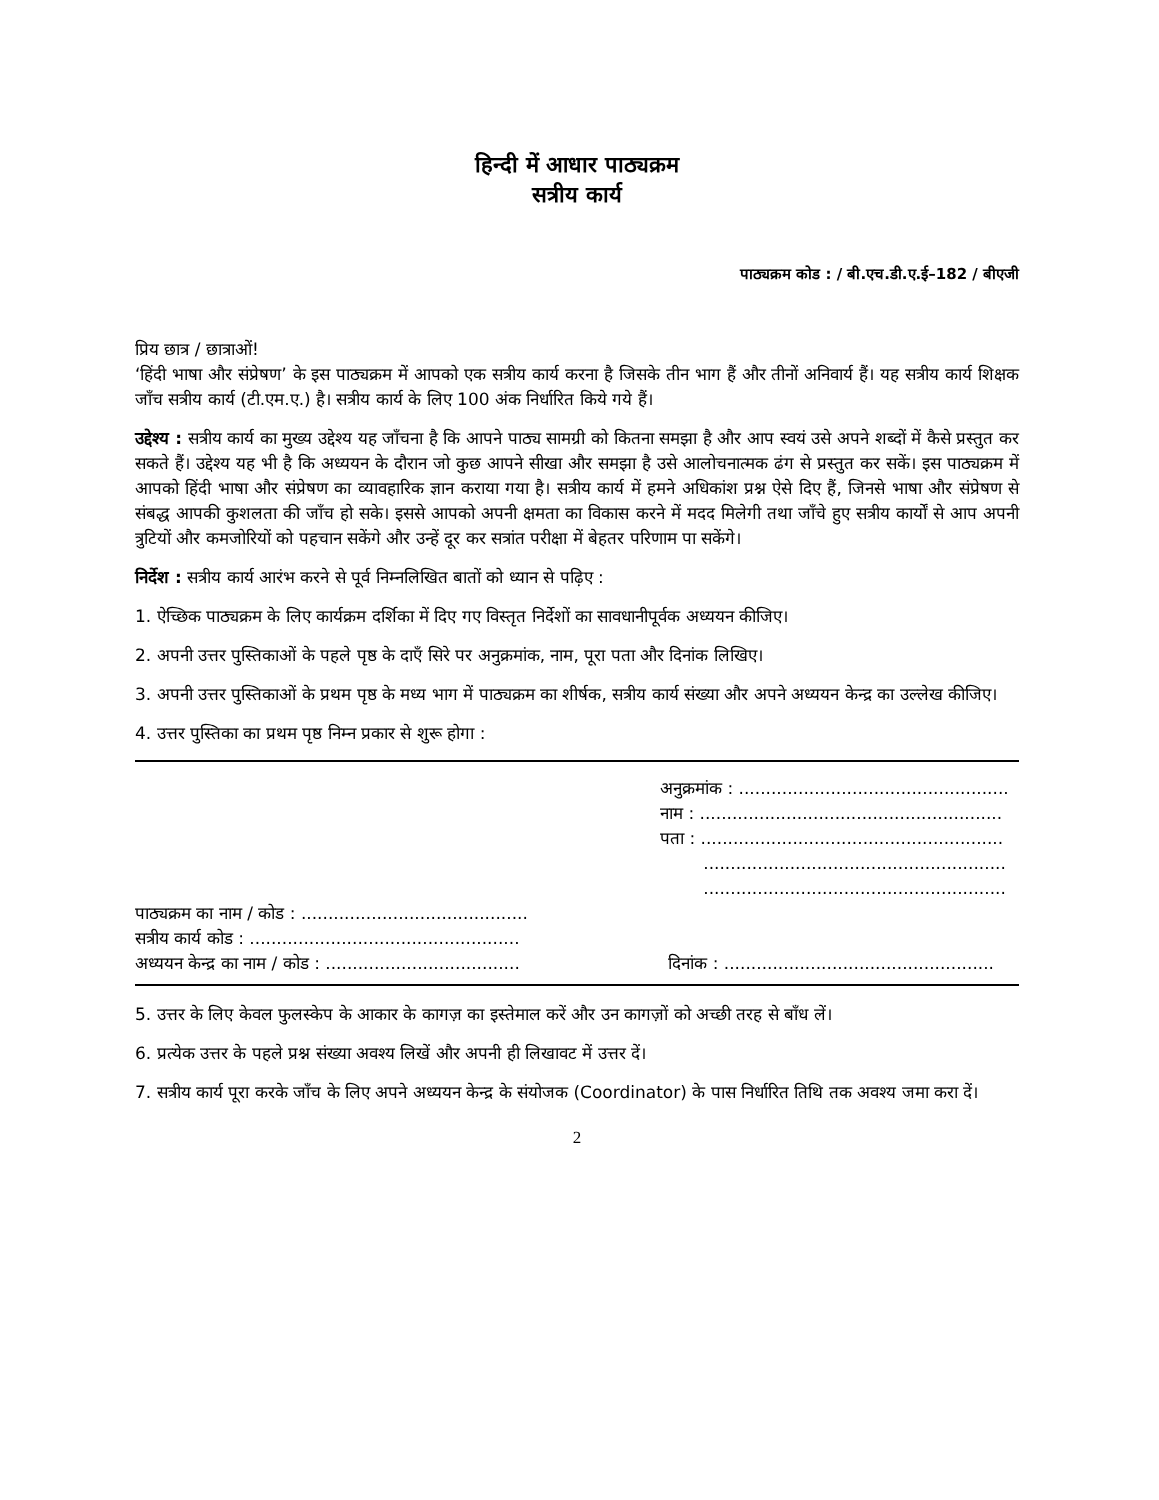हिन्दी में आधार पाठ्यक्रम
सत्रीय कार्य
पाठ्यक्रम कोड : / बी.एच.डी.ए.ई–182 / बीएजी
प्रिय छात्र / छात्राओं!
‘हिंदी भाषा और संप्रेषण’ के इस पाठ्यक्रम में आपको एक सत्रीय कार्य करना है जिसके तीन भाग हैं और तीनों अनिवार्य हैं। यह सत्रीय कार्य शिक्षक जाँच सत्रीय कार्य (टी.एम.ए.) है। सत्रीय कार्य के लिए 100 अंक निर्धारित किये गये हैं।
उद्देश्य : सत्रीय कार्य का मुख्य उद्देश्य यह जाँचना है कि आपने पाठ्य सामग्री को कितना समझा है और आप स्वयं उसे अपने शब्दों में कैसे प्रस्तुत कर सकते हैं। उद्देश्य यह भी है कि अध्ययन के दौरान जो कुछ आपने सीखा और समझा है उसे आलोचनात्मक ढंग से प्रस्तुत कर सकें। इस पाठ्यक्रम में आपको हिंदी भाषा और संप्रेषण का व्यावहारिक ज्ञान कराया गया है। सत्रीय कार्य में हमने अधिकांश प्रश्न ऐसे दिए हैं, जिनसे भाषा और संप्रेषण से संबद्ध आपकी कुशलता की जाँच हो सके। इससे आपको अपनी क्षमता का विकास करने में मदद मिलेगी तथा जाँचे हुए सत्रीय कार्यों से आप अपनी त्रुटियों और कमजोरियों को पहचान सकेंगे और उन्हें दूर कर सत्रांत परीक्षा में बेहतर परिणाम पा सकेंगे।
निर्देश : सत्रीय कार्य आरंभ करने से पूर्व निम्नलिखित बातों को ध्यान से पढ़िए :
1. ऐच्छिक पाठ्यक्रम के लिए कार्यक्रम दर्शिका में दिए गए विस्तृत निर्देशों का सावधानीपूर्वक अध्ययन कीजिए।
2. अपनी उत्तर पुस्तिकाओं के पहले पृष्ठ के दाएँ सिरे पर अनुक्रमांक, नाम, पूरा पता और दिनांक लिखिए।
3. अपनी उत्तर पुस्तिकाओं के प्रथम पृष्ठ के मध्य भाग में पाठ्यक्रम का शीर्षक, सत्रीय कार्य संख्या और अपने अध्ययन केन्द्र का उल्लेख कीजिए।
4. उत्तर पुस्तिका का प्रथम पृष्ठ निम्न प्रकार से शुरू होगा :
अनुक्रमांक : ..................................................
नाम : ........................................................
पता : ........................................................
........................................................
........................................................
पाठ्यक्रम का नाम / कोड : ..........................................
सत्रीय कार्य कोड : ..................................................
अध्ययन केन्द्र का नाम / कोड : .................................... दिनांक : ..................................................
5. उत्तर के लिए केवल फुलस्केप के आकार के कागज़ का इस्तेमाल करें और उन कागज़ों को अच्छी तरह से बाँध लें।
6. प्रत्येक उत्तर के पहले प्रश्न संख्या अवश्य लिखें और अपनी ही लिखावट में उत्तर दें।
7. सत्रीय कार्य पूरा करके जाँच के लिए अपने अध्ययन केन्द्र के संयोजक (Coordinator) के पास निर्धारित तिथि तक अवश्य जमा करा दें।
2